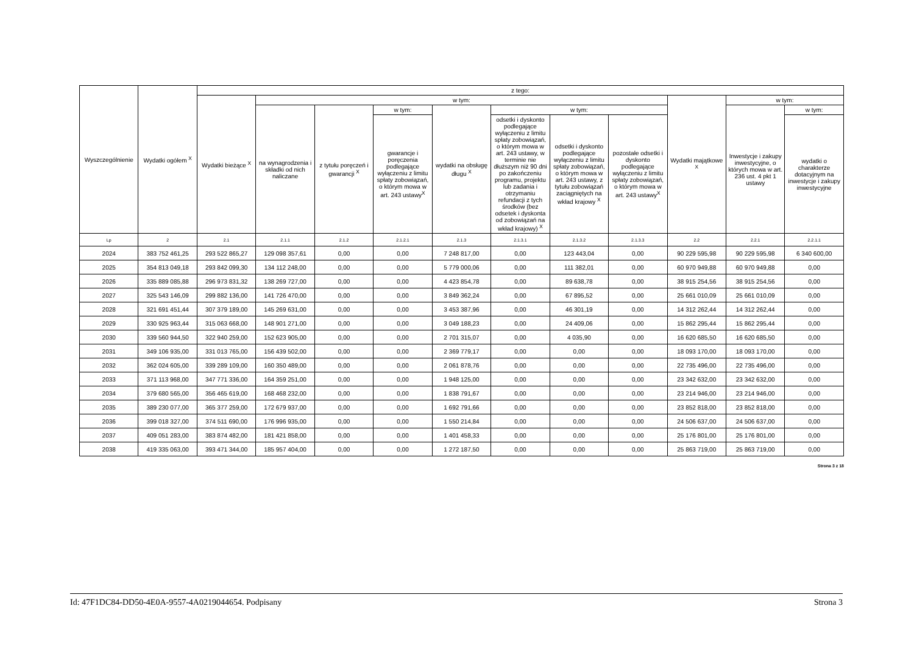| Wyszczególnienie | Wydatki ogółem <sup>X</sup> | z tego: | | | | | | | | | | |
| --- | --- | --- | --- | --- | --- | --- | --- | --- | --- | --- | --- | --- |
| | | Wydatki bieżące <sup>X</sup> | w tym: | | | | | | | Wydatki majątkowe <sup>X</sup> | w tym: | |
| | | | na wynagrodzenia i składki od nich naliczane | z tytułu poręczeń i gwarancji <sup>X</sup> | w tym: | wydatki na obsługę długu <sup>X</sup> | w tym: | | | | Inwestycje i zakupy inwestycyjne, o których mowa w art. 236 ust. 4 pkt 1 ustawy | w tym: |
| | | | | | gwarancje i poręczenia podlegające wyłączeniu z limitu spłaty zobowiązań, o którym mowa w art. 243 ustawy<sup>X</sup> | | odsetki i dyskonto podlegające wyłączeniu z limitu spłaty zobowiązań, o którym mowa w art. 243 ustawy, w terminie nie dłuższym niż 90 dni po zakończeniu programu, projektu lub zadania i otrzymaniu refundacji z tych środków (bez odsetek i dyskonta od zobowiązań na wkład krajowy) <sup>X</sup> | odsetki i dyskonto podlegające wyłączeniu z limitu spłaty zobowiązań, o którym mowa w art. 243 ustawy, z tytułu zobowiązań zaciągniętych na wkład krajowy <sup>X</sup> | pozostałe odsetki i dyskonto podlegające wyłączeniu z limitu spłaty zobowiązań, o którym mowa w art. 243 ustawy<sup>X</sup> | | | wydatki o charakterze dotacyjnym na inwestycje i zakupy inwestycyjne |
| Lp | 2 | 2.1 | 2.1.1 | 2.1.2 | 2.1.2.1 | 2.1.3 | 2.1.3.1 | 2.1.3.2 | 2.1.3.3 | 2.2 | 2.2.1 | 2.2.1.1 |
| 2024 | 383 752 461,25 | 293 522 865,27 | 129 098 357,61 | 0,00 | 0,00 | 7 248 817,00 | 0,00 | 123 443,04 | 0,00 | 90 229 595,98 | 90 229 595,98 | 6 340 600,00 |
| 2025 | 354 813 049,18 | 293 842 099,30 | 134 112 248,00 | 0,00 | 0,00 | 5 779 000,06 | 0,00 | 111 382,01 | 0,00 | 60 970 949,88 | 60 970 949,88 | 0,00 |
| 2026 | 335 889 085,88 | 296 973 831,32 | 138 269 727,00 | 0,00 | 0,00 | 4 423 854,78 | 0,00 | 89 638,78 | 0,00 | 38 915 254,56 | 38 915 254,56 | 0,00 |
| 2027 | 325 543 146,09 | 299 882 136,00 | 141 726 470,00 | 0,00 | 0,00 | 3 849 362,24 | 0,00 | 67 895,52 | 0,00 | 25 661 010,09 | 25 661 010,09 | 0,00 |
| 2028 | 321 691 451,44 | 307 379 189,00 | 145 269 631,00 | 0,00 | 0,00 | 3 453 387,96 | 0,00 | 46 301,19 | 0,00 | 14 312 262,44 | 14 312 262,44 | 0,00 |
| 2029 | 330 925 963,44 | 315 063 668,00 | 148 901 271,00 | 0,00 | 0,00 | 3 049 188,23 | 0,00 | 24 409,06 | 0,00 | 15 862 295,44 | 15 862 295,44 | 0,00 |
| 2030 | 339 560 944,50 | 322 940 259,00 | 152 623 905,00 | 0,00 | 0,00 | 2 701 315,07 | 0,00 | 4 035,90 | 0,00 | 16 620 685,50 | 16 620 685,50 | 0,00 |
| 2031 | 349 106 935,00 | 331 013 765,00 | 156 439 502,00 | 0,00 | 0,00 | 2 369 779,17 | 0,00 | 0,00 | 0,00 | 18 093 170,00 | 18 093 170,00 | 0,00 |
| 2032 | 362 024 605,00 | 339 289 109,00 | 160 350 489,00 | 0,00 | 0,00 | 2 061 878,76 | 0,00 | 0,00 | 0,00 | 22 735 496,00 | 22 735 496,00 | 0,00 |
| 2033 | 371 113 968,00 | 347 771 336,00 | 164 359 251,00 | 0,00 | 0,00 | 1 948 125,00 | 0,00 | 0,00 | 0,00 | 23 342 632,00 | 23 342 632,00 | 0,00 |
| 2034 | 379 680 565,00 | 356 465 619,00 | 168 468 232,00 | 0,00 | 0,00 | 1 838 791,67 | 0,00 | 0,00 | 0,00 | 23 214 946,00 | 23 214 946,00 | 0,00 |
| 2035 | 389 230 077,00 | 365 377 259,00 | 172 679 937,00 | 0,00 | 0,00 | 1 692 791,66 | 0,00 | 0,00 | 0,00 | 23 852 818,00 | 23 852 818,00 | 0,00 |
| 2036 | 399 018 327,00 | 374 511 690,00 | 176 996 935,00 | 0,00 | 0,00 | 1 550 214,84 | 0,00 | 0,00 | 0,00 | 24 506 637,00 | 24 506 637,00 | 0,00 |
| 2037 | 409 051 283,00 | 383 874 482,00 | 181 421 858,00 | 0,00 | 0,00 | 1 401 458,33 | 0,00 | 0,00 | 0,00 | 25 176 801,00 | 25 176 801,00 | 0,00 |
| 2038 | 419 335 063,00 | 393 471 344,00 | 185 957 404,00 | 0,00 | 0,00 | 1 272 187,50 | 0,00 | 0,00 | 0,00 | 25 863 719,00 | 25 863 719,00 | 0,00 |
Strona 3 z 18
Id: 47F1DC84-DD50-4E0A-9557-4A0219044654. Podpisany Strona 3